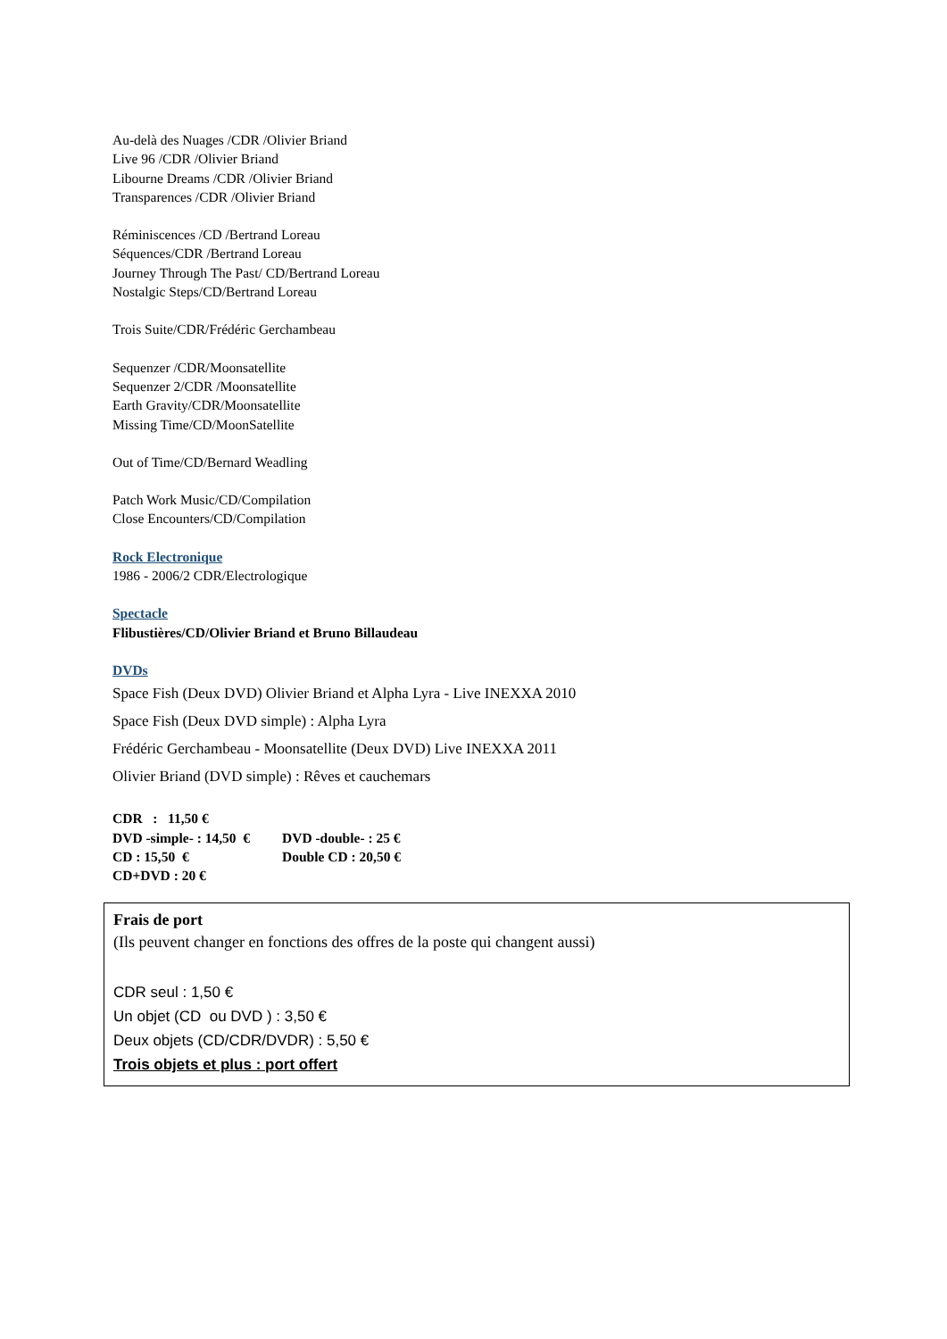Au-delà des Nuages /CDR /Olivier Briand
Live 96 /CDR /Olivier Briand
Libourne Dreams /CDR /Olivier Briand
Transparences /CDR /Olivier Briand
Réminiscences /CD /Bertrand Loreau
Séquences/CDR /Bertrand Loreau
Journey Through The Past/ CD/Bertrand Loreau
Nostalgic Steps/CD/Bertrand Loreau
Trois Suite/CDR/Frédéric Gerchambeau
Sequenzer /CDR/Moonsatellite
Sequenzer 2/CDR /Moonsatellite
Earth Gravity/CDR/Moonsatellite
Missing Time/CD/MoonSatellite
Out of Time/CD/Bernard Weadling
Patch Work Music/CD/Compilation
Close Encounters/CD/Compilation
Rock Electronique
1986 - 2006/2 CDR/Electrologique
Spectacle
Flibustières/CD/Olivier Briand et Bruno Billaudeau
DVDs
Space Fish (Deux DVD) Olivier Briand et Alpha Lyra - Live INEXXA 2010
Space Fish (Deux DVD simple) : Alpha Lyra
Frédéric Gerchambeau - Moonsatellite (Deux DVD) Live INEXXA 2011
Olivier Briand (DVD simple) : Rêves et cauchemars
| CDR : 11,50 € | |
| DVD -simple- : 14,50 € | DVD -double- : 25 € |
| CD : 15,50 € | Double CD : 20,50 € |
| CD+DVD : 20 € | |
Frais de port
(Ils peuvent changer en fonctions des offres de la poste qui changent aussi)
CDR seul : 1,50 €
Un objet (CD ou DVD ) : 3,50 €
Deux objets (CD/CDR/DVDR) : 5,50 €
Trois objets et plus : port offert